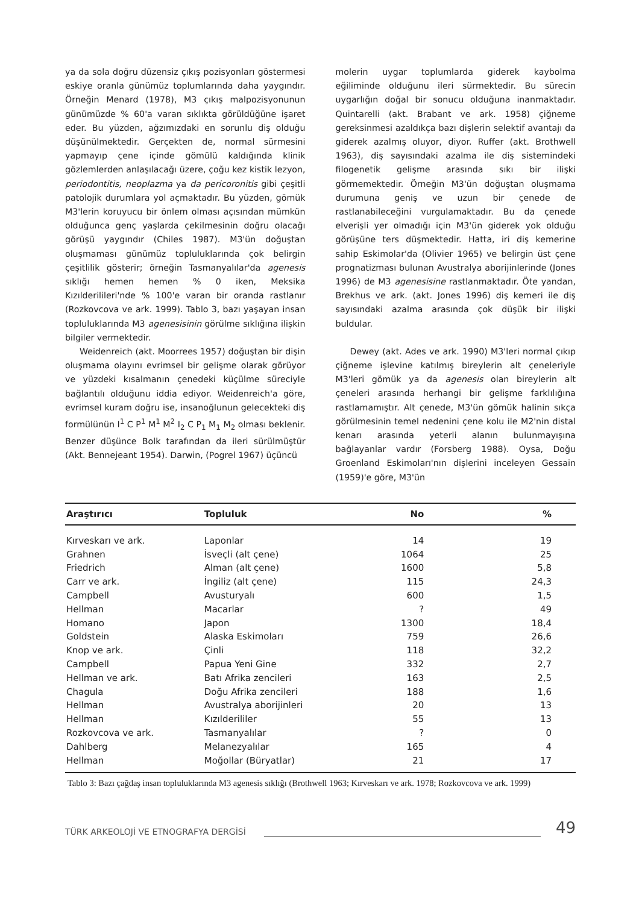ya da sola doğru düzensiz çıkış pozisyonları göstermesi eskiye oranla günümüz toplumlarında daha yaygındır. Örneğin Menard (1978), M3 çıkış malpozisyonunun günümüzde % 60'a varan sıklıkta görüldüğüne işaret eder. Bu yüzden, ağzımızdaki en sorunlu diş olduğu düşünülmektedir. Gerçekten de, normal sürmesini yapmayıp çene içinde gömülü kaldığında klinik gözlemlerden anlaşılacağı üzere, çoğu kez kistik lezyon, periodontitis, neoplazma ya da pericoronitis gibi çeşitli patolojik durumlara yol açmaktadır. Bu yüzden, gömük M3'lerin koruyucu bir önlem olması açısından mümkün olduğunca genç yaşlarda çekilmesinin doğru olacağı görüşü yaygındır (Chiles 1987). M3'ün doğuştan oluşmaması günümüz topluluklarında çok belirgin çeşitlilik gösterir; örneğin Tasmanyalılar'da agenesis sıklığı hemen hemen % 0 iken, Meksika Kızılderilileri'nde % 100'e varan bir oranda rastlanır (Rozkovcova ve ark. 1999). Tablo 3, bazı yaşayan insan topluluklarında M3 agenesisinin görülme sıklığına ilişkin bilgiler vermektedir.
Weidenreich (akt. Moorrees 1957) doğuştan bir dişin oluşmama olayını evrimsel bir gelişme olarak görüyor ve yüzdeki kısalmanın çenedeki küçülme süreciyle bağlantılı olduğunu iddia ediyor. Weidenreich'a göre, evrimsel kuram doğru ise, insanoğlunun gelecekteki diş formülünün I<sup>1</sup> C P<sup>1</sup> M<sup>1</sup> M<sup>2</sup> I<sub>2</sub> C P<sub>1</sub> M<sub>1</sub> M<sub>2</sub> olması beklenir. Benzer düşünce Bolk tarafından da ileri sürülmüştür (Akt. Bennejeant 1954). Darwin, (Pogrel 1967) üçüncü
molerin uygar toplumlarda giderek kaybolma eğiliminde olduğunu ileri sürmektedir. Bu sürecin uygarlığın doğal bir sonucu olduğuna inanmaktadır. Quintarelli (akt. Brabant ve ark. 1958) çiğneme gereksinmesi azaldıkça bazı dişlerin selektif avantajı da giderek azalmış oluyor, diyor. Ruffer (akt. Brothwell 1963), diş sayısındaki azalma ile diş sistemindeki filogenetik gelişme arasında sıkı bir ilişki görmemektedir. Örneğin M3'ün doğuştan oluşmama durumuna geniş ve uzun bir çenede de rastlanabileceğini vurgulamaktadır. Bu da çenede elverişli yer olmadığı için M3'ün giderek yok olduğu görüşüne ters düşmektedir. Hatta, iri diş kemerine sahip Eskimolar'da (Olivier 1965) ve belirgin üst çene prognatizması bulunan Avustralya aborijinlerinde (Jones 1996) de M3 agenesisine rastlanmaktadır. Öte yandan, Brekhus ve ark. (akt. Jones 1996) diş kemeri ile diş sayısındaki azalma arasında çok düşük bir ilişki buldular.
Dewey (akt. Ades ve ark. 1990) M3'leri normal çıkıp çiğneme işlevine katılmış bireylerin alt çeneleriyle M3'leri gömük ya da agenesis olan bireylerin alt çeneleri arasında herhangi bir gelişme farklılığına rastlamamıştır. Alt çenede, M3'ün gömük halinin sıkça görülmesinin temel nedenini çene kolu ile M2'nin distal kenarı arasında yeterli alanın bulunmayışına bağlayanlar vardır (Forsberg 1988). Oysa, Doğu Groenland Eskimoları'nın dişlerini inceleyen Gessain (1959)'e göre, M3'ün
| Araştırıcı | Topluluk | No | % |
| --- | --- | --- | --- |
| Kırveskarı ve ark. | Laponlar | 14 | 19 |
| Grahnen | İsveçli (alt çene) | 1064 | 25 |
| Friedrich | Alman (alt çene) | 1600 | 5,8 |
| Carr ve ark. | İngiliz (alt çene) | 115 | 24,3 |
| Campbell | Avusturyalı | 600 | 1,5 |
| Hellman | Macarlar | ? | 49 |
| Homano | Japon | 1300 | 18,4 |
| Goldstein | Alaska Eskimoları | 759 | 26,6 |
| Knop ve ark. | Çinli | 118 | 32,2 |
| Campbell | Papua Yeni Gine | 332 | 2,7 |
| Hellman ve ark. | Batı Afrika zencileri | 163 | 2,5 |
| Chagula | Doğu Afrika zencileri | 188 | 1,6 |
| Hellman | Avustralya aborijinleri | 20 | 13 |
| Hellman | Kızılderililer | 55 | 13 |
| Rozkovcova ve ark. | Tasmanyalılar | ? | 0 |
| Dahlberg | Melanezyalılar | 165 | 4 |
| Hellman | Moğollar (Büryatlar) | 21 | 17 |
Tablo 3: Bazı çağdaş insan topluluklarında M3 agenesis sıklığı (Brothwell 1963; Kırveskarı ve ark. 1978; Rozkovcova ve ark. 1999)
TÜRK ARKEOLOJİ VE ETNOGRAFYA DERGİSİ 49